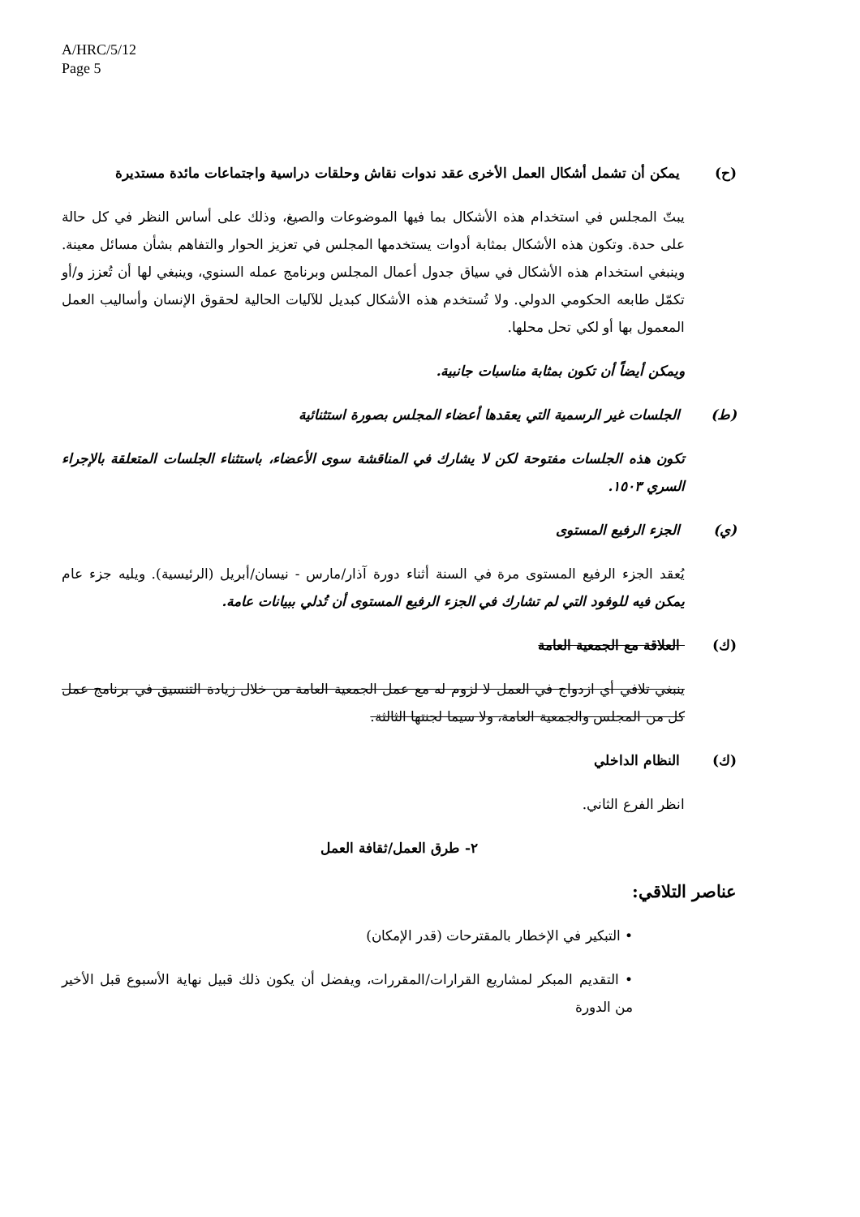A/HRC/5/12
Page 5
(ح) يمكن أن تشمل أشكال العمل الأخرى عقد ندوات نقاش وحلقات دراسية واجتماعات مائدة مستديرة
يبتّ المجلس في استخدام هذه الأشكال بما فيها الموضوعات والصيغ، وذلك على أساس النظر في كل حالة على حدة. وتكون هذه الأشكال بمثابة أدوات يستخدمها المجلس في تعزيز الحوار والتفاهم بشأن مسائل معينة. وينبغي استخدام هذه الأشكال في سياق جدول أعمال المجلس وبرنامج عمله السنوي، وينبغي لها أن تُعزز و/أو تكمّل طابعه الحكومي الدولي. ولا تُستخدم هذه الأشكال كبديل للآليات الحالية لحقوق الإنسان وأساليب العمل المعمول بها أو لكي تحل محلها.
ويمكن أيضاً أن تكون بمثابة مناسبات جانبية.
(ط) الجلسات غير الرسمية التي يعقدها أعضاء المجلس بصورة استثنائية
تكون هذه الجلسات مفتوحة لكن لا يشارك في المناقشة سوى الأعضاء، باستثناء الجلسات المتعلقة بالإجراء السري ١٥٠٣.
(ي) الجزء الرفيع المستوى
يُعقد الجزء الرفيع المستوى مرة في السنة أثناء دورة آذار/مارس - نيسان/أبريل (الرئيسية). ويليه جزء عام يمكن فيه للوفود التي لم تشارك في الجزء الرفيع المستوى أن تُدلي ببيانات عامة.
(ك) العلاقة مع الجمعية العامة
ينبغي تلافي أي ازدواج في العمل لا لزوم له مع عمل الجمعية العامة من خلال زيادة التنسيق في برنامج عمل كل من المجلس والجمعية العامة، ولا سيما لجنتها الثالثة.
(ك) النظام الداخلي
انظر الفرع الثاني.
٢- طرق العمل/ثقافة العمل
عناصر التلاقي:
• التبكير في الإخطار بالمقترحات (قدر الإمكان)
• التقديم المبكر لمشاريع القرارات/المقررات، ويفضل أن يكون ذلك قبيل نهاية الأسبوع قبل الأخير من الدورة